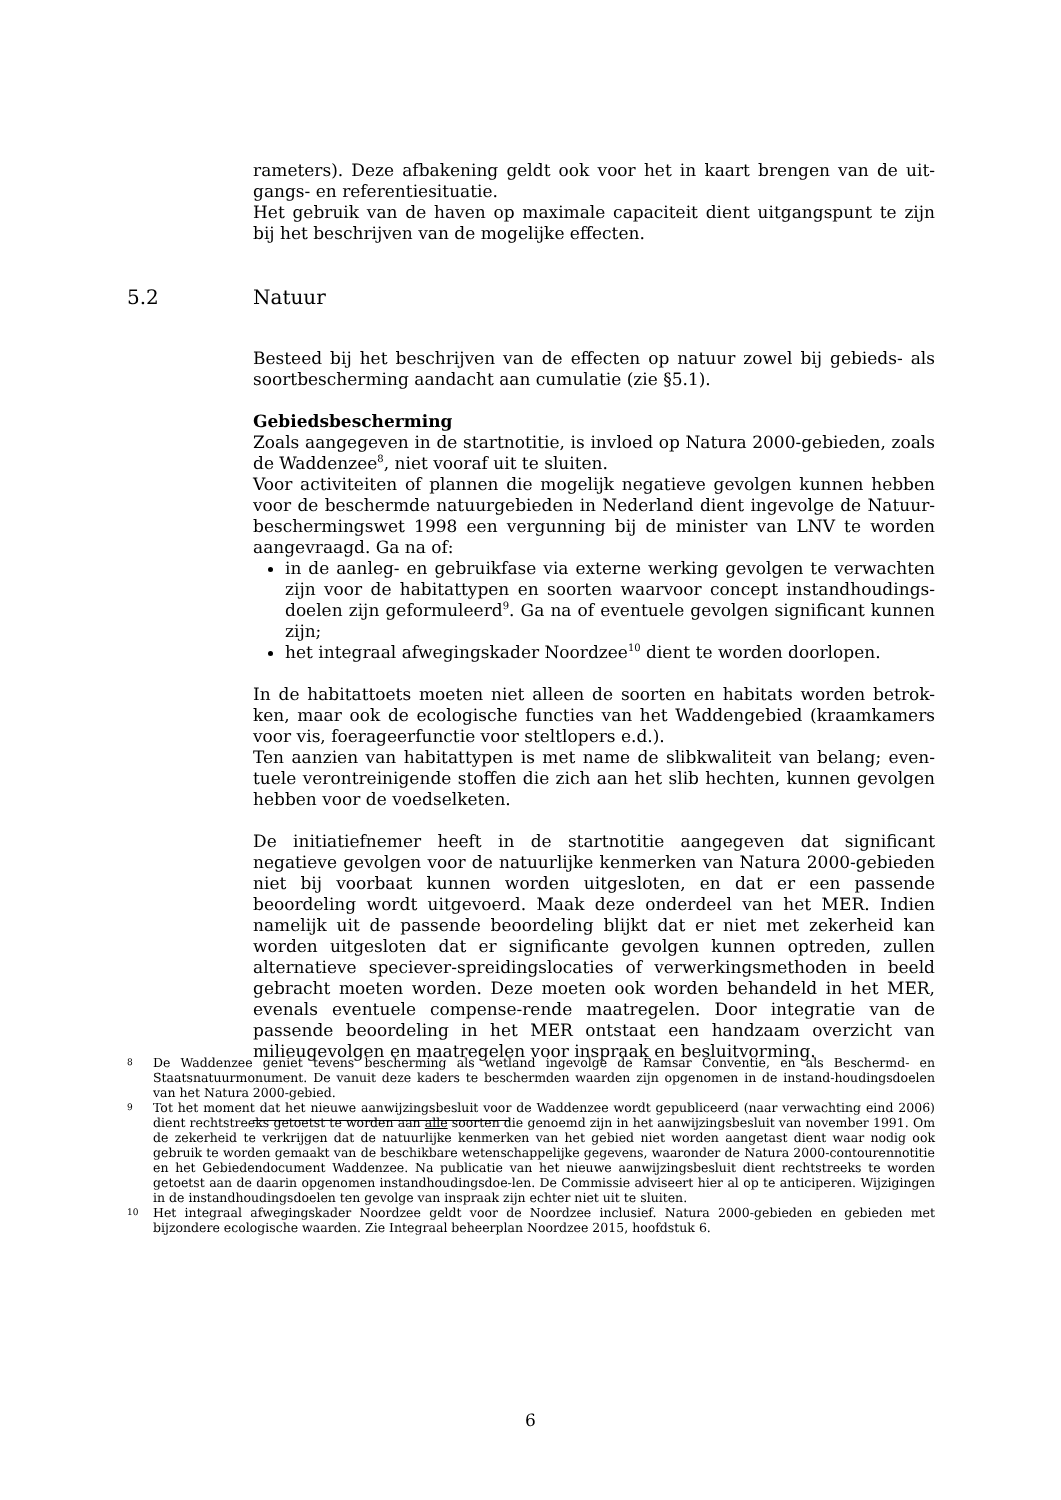rameters). Deze afbakening geldt ook voor het in kaart brengen van de uit-gangs- en referentiesituatie.
Het gebruik van de haven op maximale capaciteit dient uitgangspunt te zijn bij het beschrijven van de mogelijke effecten.
Besteed bij het beschrijven van de effecten op natuur zowel bij gebieds- als soortbescherming aandacht aan cumulatie (zie §5.1).
Gebiedsbescherming
Zoals aangegeven in de startnotitie, is invloed op Natura 2000-gebieden, zoals de Waddenzee<sup>8</sup>, niet vooraf uit te sluiten.
Voor activiteiten of plannen die mogelijk negatieve gevolgen kunnen hebben voor de beschermde natuurgebieden in Nederland dient ingevolge de Natuur-beschermingswet 1998 een vergunning bij de minister van LNV te worden aangevraagd. Ga na of:
in de aanleg- en gebruikfase via externe werking gevolgen te verwachten zijn voor de habitattypen en soorten waarvoor concept instandhoudings-doelen zijn geformuleerd<sup>9</sup>. Ga na of eventuele gevolgen significant kunnen zijn;
het integraal afwegingskader Noordzee<sup>10</sup> dient te worden doorlopen.
In de habitattoets moeten niet alleen de soorten en habitats worden betrok-ken, maar ook de ecologische functies van het Waddengebied (kraamkamers voor vis, foerageerfunctie voor steltlopers e.d.).
Ten aanzien van habitattypen is met name de slibkwaliteit van belang; even-tuele verontreinigende stoffen die zich aan het slib hechten, kunnen gevolgen hebben voor de voedselketen.
De initiatiefnemer heeft in de startnotitie aangegeven dat significant negatieve gevolgen voor de natuurlijke kenmerken van Natura 2000-gebieden niet bij voorbaat kunnen worden uitgesloten, en dat er een passende beoordeling wordt uitgevoerd. Maak deze onderdeel van het MER. Indien namelijk uit de passende beoordeling blijkt dat er niet met zekerheid kan worden uitgesloten dat er significante gevolgen kunnen optreden, zullen alternatieve speciever-spreidingslocaties of verwerkingsmethoden in beeld gebracht moeten worden. Deze moeten ook worden behandeld in het MER, evenals eventuele compense-rende maatregelen. Door integratie van de passende beoordeling in het MER ontstaat een handzaam overzicht van milieugevolgen en maatregelen voor inspraak en besluitvorming.
5.2 Natuur
8 De Waddenzee geniet tevens bescherming als wetland ingevolge de Ramsar Conventie, en als Beschermd- en Staatsnatuurmonument. De vanuit deze kaders te beschermden waarden zijn opgenomen in de instand-houdingsdoelen van het Natura 2000-gebied.
9 Tot het moment dat het nieuwe aanwijzingsbesluit voor de Waddenzee wordt gepubliceerd (naar verwachting eind 2006) dient rechtstreeks getoetst te worden aan alle soorten die genoemd zijn in het aanwijzingsbesluit van november 1991. Om de zekerheid te verkrijgen dat de natuurlijke kenmerken van het gebied niet worden aangetast dient waar nodig ook gebruik te worden gemaakt van de beschikbare wetenschappelijke gegevens, waaronder de Natura 2000-contourennotitie en het Gebiedendocument Waddenzee. Na publicatie van het nieuwe aanwijzingsbesluit dient rechtstreeks te worden getoetst aan de daarin opgenomen instandhoudingsdoe-len. De Commissie adviseert hier al op te anticiperen. Wijzigingen in de instandhoudingsdoelen ten gevolge van inspraak zijn echter niet uit te sluiten.
10 Het integraal afwegingskader Noordzee geldt voor de Noordzee inclusief. Natura 2000-gebieden en gebieden met bijzondere ecologische waarden. Zie Integraal beheerplan Noordzee 2015, hoofdstuk 6.
6